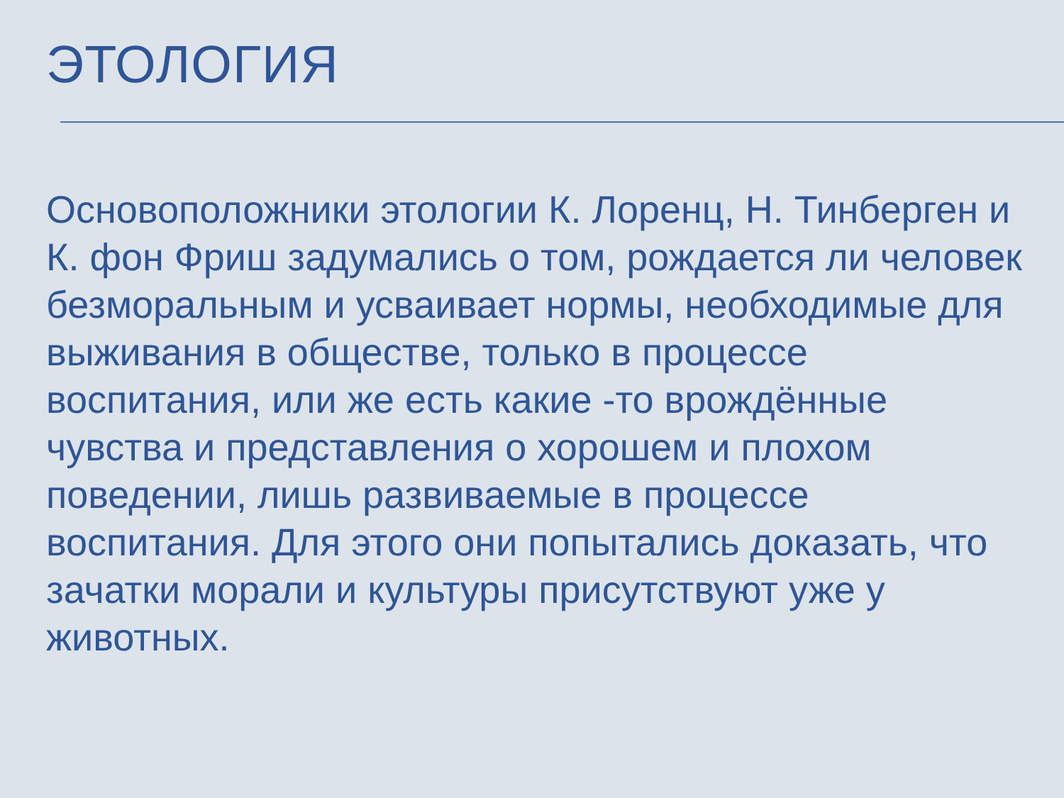ЭТОЛОГИЯ
Основоположники этологии К. Лоренц, Н. Тинберген и К. фон Фриш задумались о том, рождается ли человек безморальным и усваивает нормы, необходимые для выживания в обществе, только в процессе воспитания, или же есть какие -то врождённые чувства и представления о хорошем и плохом поведении, лишь развиваемые в процессе воспитания. Для этого они попытались доказать, что зачатки морали и культуры присутствуют уже у животных.